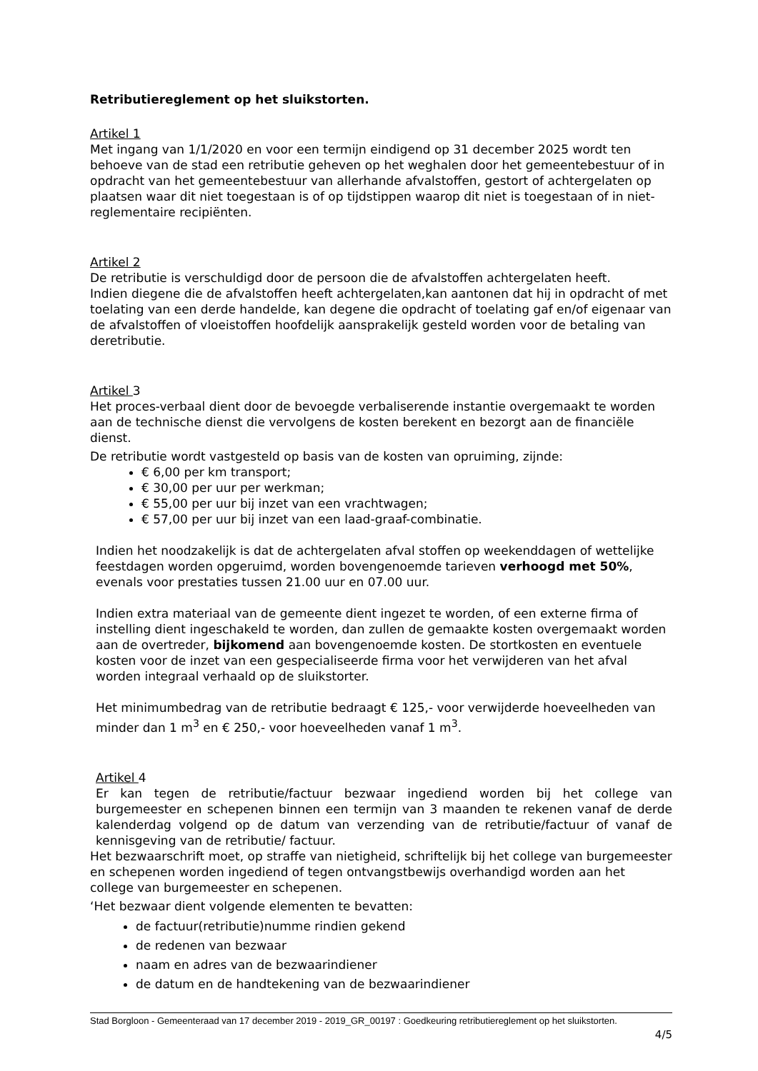Retributiereglement op het sluikstorten.
Artikel 1
Met ingang van 1/1/2020 en voor een termijn eindigend op 31 december 2025 wordt ten behoeve van de stad een retributie geheven op het weghalen door het gemeentebestuur of in opdracht van het gemeentebestuur van allerhande afvalstoffen, gestort of achtergelaten op plaatsen waar dit niet toegestaan is of op tijdstippen waarop dit niet is toegestaan of in niet-reglementaire recipiënten.
Artikel 2
De retributie is verschuldigd door de persoon die de afvalstoffen achtergelaten heeft.
Indien diegene die de afvalstoffen heeft achtergelaten,kan aantonen dat hij in opdracht of met toelating van een derde handelde, kan degene die opdracht of toelating gaf en/of eigenaar van de afvalstoffen of vloeistoffen hoofdelijk aansprakelijk gesteld worden voor de betaling van deretributie.
Artikel 3
Het proces-verbaal dient door de bevoegde verbaliserende instantie overgemaakt te worden aan de technische dienst die vervolgens de kosten berekent en bezorgt aan de financiële dienst.
De retributie wordt vastgesteld op basis van de kosten van opruiming, zijnde:
€ 6,00 per km transport;
€ 30,00 per uur per werkman;
€ 55,00 per uur bij inzet van een vrachtwagen;
€ 57,00 per uur bij inzet van een laad-graaf-combinatie.
Indien het noodzakelijk is dat de achtergelaten afval stoffen op weekenddagen of wettelijke feestdagen worden opgeruimd, worden bovengenoemde tarieven verhoogd met 50%, evenals voor prestaties tussen 21.00 uur en 07.00 uur.
Indien extra materiaal van de gemeente dient ingezet te worden, of een externe firma of instelling dient ingeschakeld te worden, dan zullen de gemaakte kosten overgemaakt worden aan de overtreder, bijkomend aan bovengenoemde kosten. De stortkosten en eventuele kosten voor de inzet van een gespecialiseerde firma voor het verwijderen van het afval worden integraal verhaald op de sluikstorter.
Het minimumbedrag van de retributie bedraagt € 125,- voor verwijderde hoeveelheden van minder dan 1 m<sup>3</sup> en € 250,- voor hoeveelheden vanaf 1 m<sup>3</sup>.
Artikel 4
Er kan tegen de retributie/factuur bezwaar ingediend worden bij het college van burgemeester en schepenen binnen een termijn van 3 maanden te rekenen vanaf de derde kalenderdag volgend op de datum van verzending van de retributie/factuur of vanaf de kennisgeving van de retributie/ factuur.
Het bezwaarschrift moet, op straffe van nietigheid, schriftelijk bij het college van burgemeester en schepenen worden ingediend of tegen ontvangstbewijs overhandigd worden aan het college van burgemeester en schepenen.
‘Het bezwaar dient volgende elementen te bevatten:
de factuur(retributie)numme rindien gekend
de redenen van bezwaar
naam en adres van de bezwaarindiener
de datum en de handtekening van de bezwaarindiener
Stad Borgloon - Gemeenteraad van 17 december 2019 - 2019_GR_00197 : Goedkeuring retributiereglement op het sluikstorten.
4/5